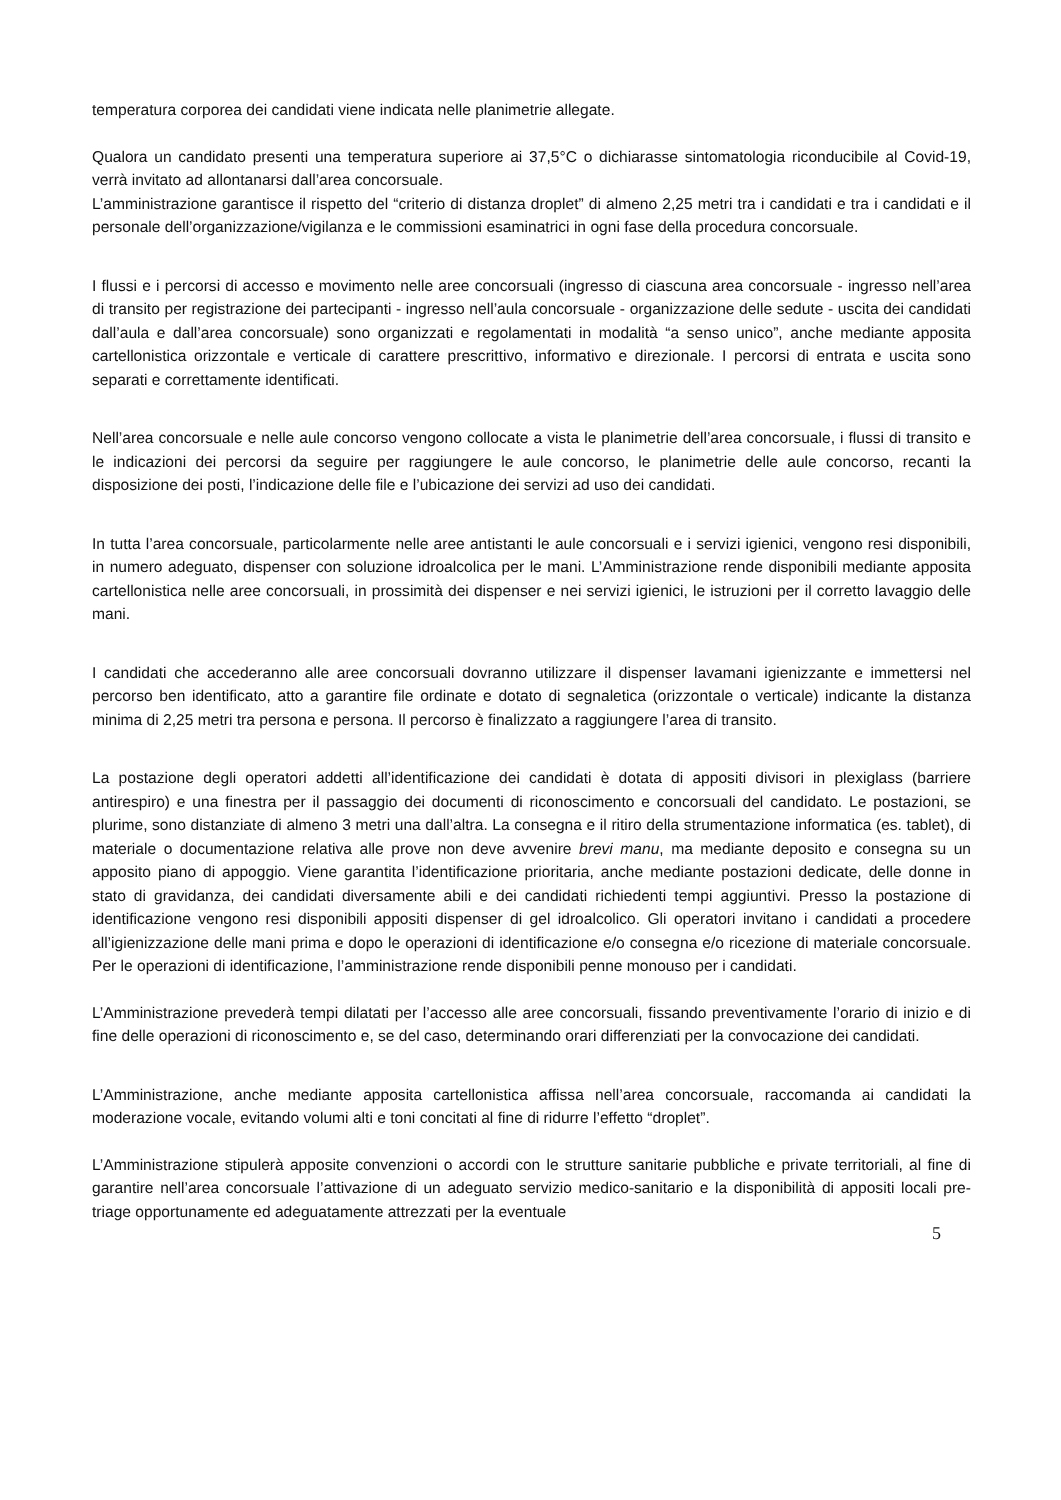temperatura corporea dei candidati viene indicata nelle planimetrie allegate.
Qualora un candidato presenti una temperatura superiore ai 37,5°C o dichiarasse sintomatologia riconducibile al Covid-19, verrà invitato ad allontanarsi dall’area concorsuale.
L’amministrazione garantisce il rispetto del “criterio di distanza droplet” di almeno 2,25 metri tra i candidati e tra i candidati e il personale dell’organizzazione/vigilanza e le commissioni esaminatrici in ogni fase della procedura concorsuale.
I flussi e i percorsi di accesso e movimento nelle aree concorsuali (ingresso di ciascuna area concorsuale - ingresso nell’area di transito per registrazione dei partecipanti - ingresso nell’aula concorsuale - organizzazione delle sedute - uscita dei candidati dall’aula e dall’area concorsuale) sono organizzati e regolamentati in modalità “a senso unico”, anche mediante apposita cartellonistica orizzontale e verticale di carattere prescrittivo, informativo e direzionale. I percorsi di entrata e uscita sono separati e correttamente identificati.
Nell’area concorsuale e nelle aule concorso vengono collocate a vista le planimetrie dell’area concorsuale, i flussi di transito e le indicazioni dei percorsi da seguire per raggiungere le aule concorso, le planimetrie delle aule concorso, recanti la disposizione dei posti, l’indicazione delle file e l’ubicazione dei servizi ad uso dei candidati.
In tutta l’area concorsuale, particolarmente nelle aree antistanti le aule concorsuali e i servizi igienici, vengono resi disponibili, in numero adeguato, dispenser con soluzione idroalcolica per le mani. L’Amministrazione rende disponibili mediante apposita cartellonistica nelle aree concorsuali, in prossimità dei dispenser e nei servizi igienici, le istruzioni per il corretto lavaggio delle mani.
I candidati che accederanno alle aree concorsuali dovranno utilizzare il dispenser lavamani igienizzante e immettersi nel percorso ben identificato, atto a garantire file ordinate e dotato di segnaletica (orizzontale o verticale) indicante la distanza minima di 2,25 metri tra persona e persona. Il percorso è finalizzato a raggiungere l’area di transito.
La postazione degli operatori addetti all’identificazione dei candidati è dotata di appositi divisori in plexiglass (barriere antirespiro) e una finestra per il passaggio dei documenti di riconoscimento e concorsuali del candidato. Le postazioni, se plurime, sono distanziate di almeno 3 metri una dall’altra. La consegna e il ritiro della strumentazione informatica (es. tablet), di materiale o documentazione relativa alle prove non deve avvenire brevi manu, ma mediante deposito e consegna su un apposito piano di appoggio. Viene garantita l’identificazione prioritaria, anche mediante postazioni dedicate, delle donne in stato di gravidanza, dei candidati diversamente abili e dei candidati richiedenti tempi aggiuntivi. Presso la postazione di identificazione vengono resi disponibili appositi dispenser di gel idroalcolico. Gli operatori invitano i candidati a procedere all’igienizzazione delle mani prima e dopo le operazioni di identificazione e/o consegna e/o ricezione di materiale concorsuale. Per le operazioni di identificazione, l’amministrazione rende disponibili penne monouso per i candidati.
L’Amministrazione prevederà tempi dilatati per l’accesso alle aree concorsuali, fissando preventivamente l’orario di inizio e di fine delle operazioni di riconoscimento e, se del caso, determinando orari differenziati per la convocazione dei candidati.
L’Amministrazione, anche mediante apposita cartellonistica affissa nell’area concorsuale, raccomanda ai candidati la moderazione vocale, evitando volumi alti e toni concitati al fine di ridurre l’effetto “droplet”.
L’Amministrazione stipulerà apposite convenzioni o accordi con le strutture sanitarie pubbliche e private territoriali, al fine di garantire nell’area concorsuale l’attivazione di un adeguato servizio medico-sanitario e la disponibilità di appositi locali pre-triage opportunamente ed adeguatamente attrezzati per la eventuale
5